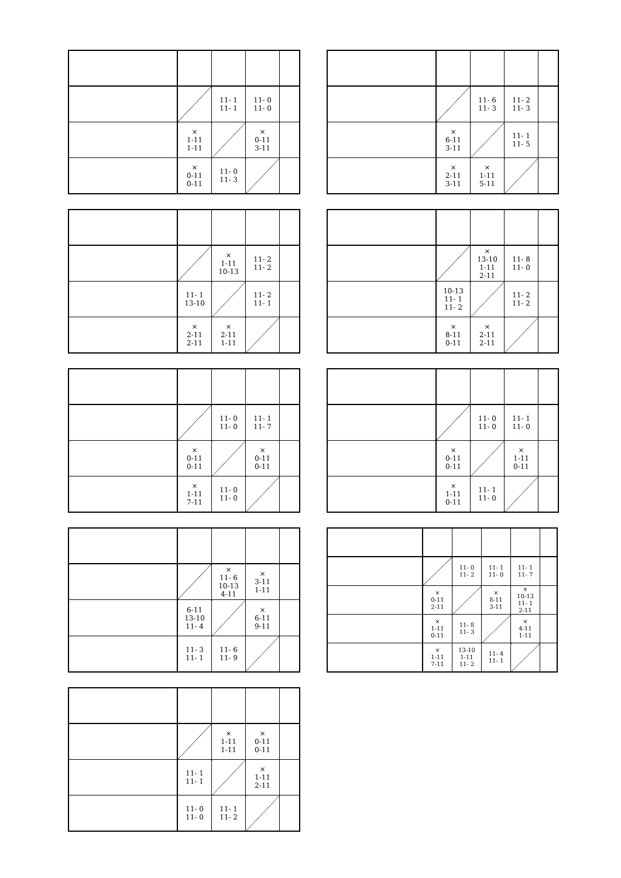| | | 11- 1 11- 1 | 11- 0 11- 0 | |
| | × 1-11 1-11 | | × 0-11 3-11 | |
| | × 0-11 0-11 | 11- 0 11- 3 | | |
| | | 11- 6 11- 3 | 11- 2 11- 3 | |
| | × 6-11 3-11 | | 11- 1 11- 5 | |
| | × 2-11 3-11 | × 1-11 5-11 | | |
| | | × 1-11 10-13 | 11- 2 11- 2 | |
| | 11- 1 13-10 | | 11- 2 11- 1 | |
| | × 2-11 2-11 | × 2-11 1-11 | | |
| | | × 13-10 1-11 2-11 | 11- 8 11- 0 | |
| | 10-13 11- 1 11- 2 | | 11- 2 11- 2 | |
| | × 8-11 0-11 | × 2-11 2-11 | | |
| | | 11- 0 11- 0 | 11- 1 11- 7 | |
| | × 0-11 0-11 | | × 0-11 0-11 | |
| | × 1-11 7-11 | 11- 0 11- 0 | | |
| | | 11- 0 11- 0 | 11- 1 11- 0 | |
| | × 0-11 0-11 | | × 1-11 0-11 | |
| | × 1-11 0-11 | 11- 1 11- 0 | | |
| | | × 11- 6 10-13 4-11 | × 3-11 1-11 | |
| | 6-11 13-10 11- 4 | | × 6-11 9-11 | |
| | 11- 3 11- 1 | 11- 6 11- 9 | | |
| | | 11- 0 11- 2 | 11- 1 11- 0 | 11- 1 11- 7 | |
| | × 0-11 2-11 | | × 8-11 3-11 | × 10-13 11- 1 2-11 | |
| | × 1-11 0-11 | 11- 8 11- 3 | | × 4-11 1-11 | |
| | × 1-11 7-11 | 13-10 1-11 11- 2 | 11- 4 11- 1 | | |
| | | × 1-11 1-11 | × 0-11 0-11 | |
| | 11- 1 11- 1 | | × 1-11 2-11 | |
| | 11- 0 11- 0 | 11- 1 11- 2 | | |